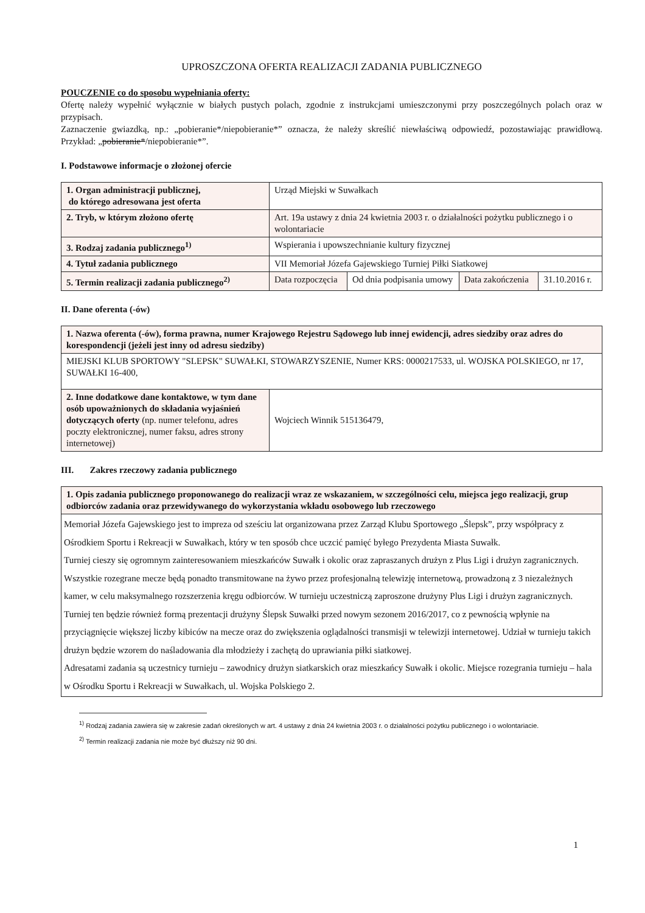UPROSZCZONA OFERTA REALIZACJI ZADANIA PUBLICZNEGO
POUCZENIE co do sposobu wypełniania oferty:
Ofertę należy wypełnić wyłącznie w białych pustych polach, zgodnie z instrukcjami umieszczonymi przy poszczególnych polach oraz w przypisach.
Zaznaczenie gwiazdką, np.: „pobieranie*/niepobieranie*” oznacza, że należy skreślić niewłaściwą odpowiedź, pozostawiając prawidłową. Przykład: „pobieranie*/niepobieranie*”.
I. Podstawowe informacje o złożonej ofercie
| 1. Organ administracji publicznej, do którego adresowana jest oferta | Urząd Miejski w Suwałkach | | | |
| 2. Tryb, w którym złożono ofertę | Art. 19a ustawy z dnia 24 kwietnia 2003 r. o działalności pożytku publicznego i o wolontariacie | | | |
| 3. Rodzaj zadania publicznego<sup>1)</sup> | Wspierania i upowszechnianie kultury fizycznej | | | |
| 4. Tytuł zadania publicznego | VII Memoriał Józefa Gajewskiego Turniej Piłki Siatkowej | | | |
| 5. Termin realizacji zadania publicznego<sup>2)</sup> | Data rozpoczęcia | Od dnia podpisania umowy | Data zakończenia | 31.10.2016 r. |
II. Dane oferenta (-ów)
| 1. Nazwa oferenta (-ów), forma prawna, numer Krajowego Rejestru Sądowego lub innej ewidencji, adres siedziby oraz adres do korespondencji (jeżeli jest inny od adresu siedziby) | |
| MIEJSKI KLUB SPORTOWY "SLEPSK" SUWAŁKI, STOWARZYSZENIE, Numer KRS: 0000217533, ul. WOJSKA POLSKIEGO, nr 17, SUWAŁKI 16-400, | |
| 2. Inne dodatkowe dane kontaktowe, w tym dane osób upoważnionych do składania wyjaśnień dotyczących oferty (np. numer telefonu, adres poczty elektronicznej, numer faksu, adres strony internetowej) | Wojciech Winnik 515136479, |
III. Zakres rzeczowy zadania publicznego
| 1. Opis zadania publicznego proponowanego do realizacji wraz ze wskazaniem, w szczególności celu, miejsca jego realizacji, grup odbiorców zadania oraz przewidywanego do wykorzystania wkładu osobowego lub rzeczowego |
| Memoriał Józefa Gajewskiego jest to impreza od sześciu lat organizowana przez Zarząd Klubu Sportowego „Ślepsk”, przy współpracy z Ośrodkiem Sportu i Rekreacji w Suwałkach, który w ten sposób chce uczcić pamięć byłego Prezydenta Miasta Suwałk. Turniej cieszy się ogromnym zainteresowaniem mieszkańców Suwałk i okolic oraz zapraszanych drużyn z Plus Ligi i drużyn zagranicznych. Wszystkie rozegrane mecze będą ponadto transmitowane na żywo przez profesjonalną telewizję internetową, prowadzoną z 3 niezależnych kamer, w celu maksymalnego rozszerzenia kręgu odbiorców. W turnieju uczestniczą zaproszone drużyny Plus Ligi i drużyn zagranicznych. Turniej ten będzie również formą prezentacji drużyny Ślepsk Suwałki przed nowym sezonem 2016/2017, co z pewnością wpłynie na przyciągnięcie większej liczby kibiców na mecze oraz do zwiększenia oglądalności transmisji w telewizji internetowej. Udział w turnieju takich drużyn będzie wzorem do naśladowania dla młodzieży i zachętą do uprawiania piłki siatkowej. Adresatami zadania są uczestnicy turnieju – zawodnicy drużyn siatkarskich oraz mieszkańcy Suwałk i okolic. Miejsce rozegrania turnieju – hala w Ośrodku Sportu i Rekreacji w Suwałkach, ul. Wojska Polskiego 2. |
<sup>1)</sup> Rodzaj zadania zawiera się w zakresie zadań określonych w art. 4 ustawy z dnia 24 kwietnia 2003 r. o działalności pożytku publicznego i o wolontariacie.
<sup>2)</sup> Termin realizacji zadania nie może być dłuższy niż 90 dni.
1